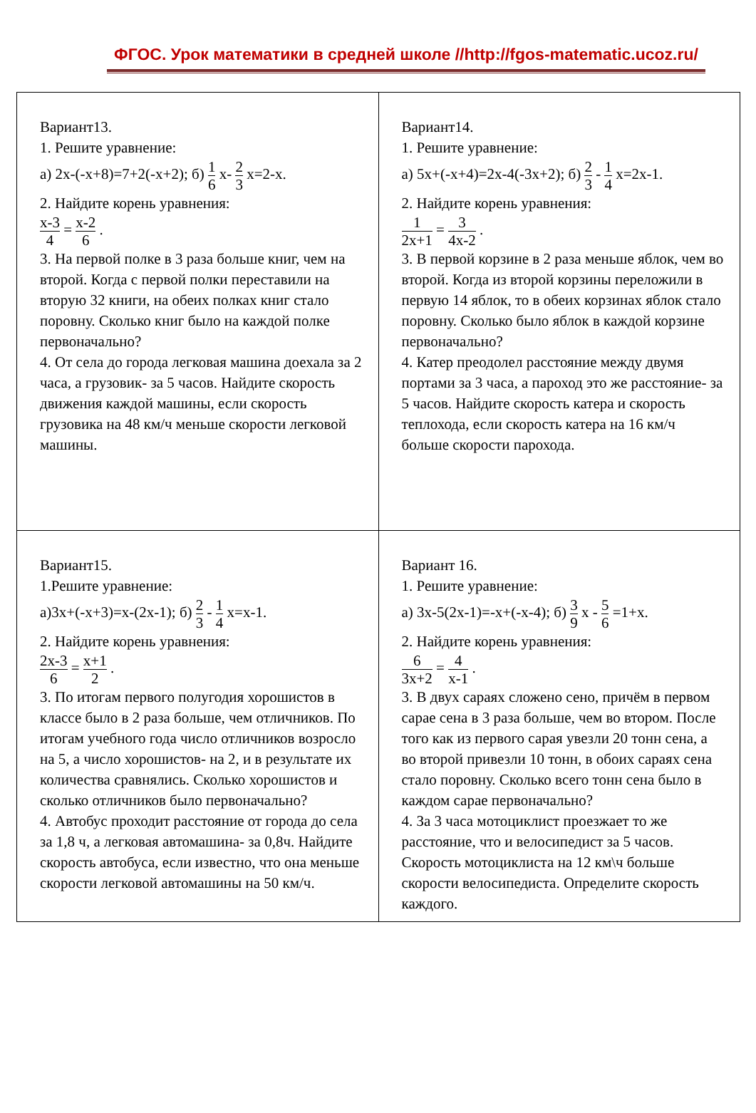ФГОС. Урок математики в средней школе //http://fgos-matematic.ucoz.ru/
| Вариант13. 1. Решите уравнение: а) 2х-(-х+8)=7+2(-х+2); б) 1 6 х- 2 3 х=2-х. 2. Найдите корень уравнения: х-3 4 = х-2 6 . 3. На первой полке в 3 раза больше книг, чем на второй. Когда с первой полки переставили на вторую 32 книги, на обеих полках книг стало поровну. Сколько книг было на каждой полке первоначально? 4. От села до города легковая машина доехала за 2 часа, а грузовик- за 5 часов. Найдите скорость движения каждой машины, если скорость грузовика на 48 км/ч меньше скорости легковой машины. | Вариант14. 1. Решите уравнение: а) 5х+(-х+4)=2х-4(-3х+2); б) 2 3 - 1 4 х=2х-1. 2. Найдите корень уравнения: 1 2х+1 = 3 4х-2 . 3. В первой корзине в 2 раза меньше яблок, чем во второй. Когда из второй корзины переложили в первую 14 яблок, то в обеих корзинах яблок стало поровну. Сколько было яблок в каждой корзине первоначально? 4. Катер преодолел расстояние между двумя портами за 3 часа, а пароход это же расстояние- за 5 часов. Найдите скорость катера и скорость теплохода, если скорость катера на 16 км/ч больше скорости парохода. |
| Вариант15. 1.Решите уравнение: а)3х+(-х+3)=х-(2х-1); б) 2 3 - 1 4 х=х-1. 2. Найдите корень уравнения: 2х-3 6 = х+1 2 . 3. По итогам первого полугодия хорошистов в классе было в 2 раза больше, чем отличников. По итогам учебного года число отличников возросло на 5, а число хорошистов- на 2, и в результате их количества сравнялись. Сколько хорошистов и сколько отличников было первоначально? 4. Автобус проходит расстояние от города до села за 1,8 ч, а легковая автомашина- за 0,8ч. Найдите скорость автобуса, если известно, что она меньше скорости легковой автомашины на 50 км/ч. | Вариант 16. 1. Решите уравнение: а) 3х-5(2х-1)=-х+(-х-4); б) 3 9 х - 5 6 =1+х. 2. Найдите корень уравнения: 6 3х+2 = 4 х-1 . 3. В двух сараях сложено сено, причём в первом сарае сена в 3 раза больше, чем во втором. После того как из первого сарая увезли 20 тонн сена, а во второй привезли 10 тонн, в обоих сараях сена стало поровну. Сколько всего тонн сена было в каждом сарае первоначально? 4. За 3 часа мотоциклист проезжает то же расстояние, что и велосипедист за 5 часов. Скорость мотоциклиста на 12 км\ч больше скорости велосипедиста. Определите скорость каждого. |